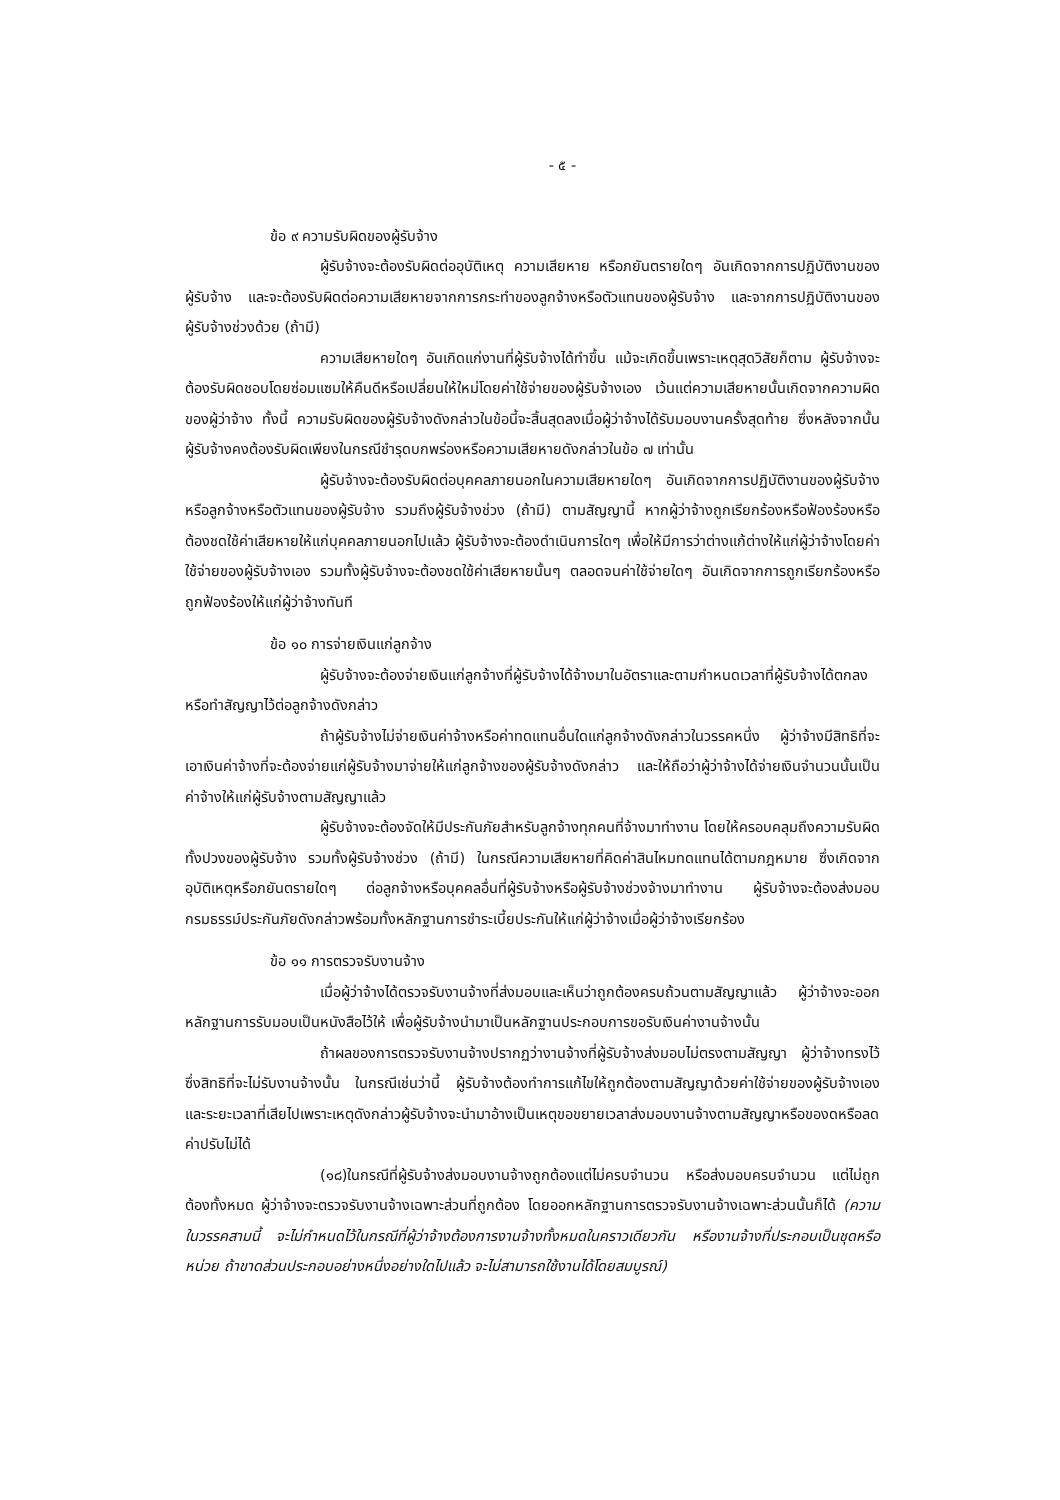- ๕ -
ข้อ ๙ ความรับผิดของผู้รับจ้าง
ผู้รับจ้างจะต้องรับผิดต่ออุบัติเหตุ ความเสียหาย หรือภยันตรายใดๆ อันเกิดจากการปฏิบัติงานของผู้รับจ้าง และจะต้องรับผิดต่อความเสียหายจากการกระทำของลูกจ้างหรือตัวแทนของผู้รับจ้าง และจากการปฏิบัติงานของผู้รับจ้างช่วงด้วย (ถ้ามี)
ความเสียหายใดๆ อันเกิดแก่งานที่ผู้รับจ้างได้ทำขึ้น แม้จะเกิดขึ้นเพราะเหตุสุดวิสัยก็ตาม ผู้รับจ้างจะต้องรับผิดชอบโดยซ่อมแซมให้คืนดีหรือเปลี่ยนให้ใหม่โดยค่าใช้จ่ายของผู้รับจ้างเอง เว้นแต่ความเสียหายนั้นเกิดจากความผิดของผู้ว่าจ้าง ทั้งนี้ ความรับผิดของผู้รับจ้างดังกล่าวในข้อนี้จะสิ้นสุดลงเมื่อผู้ว่าจ้างได้รับมอบงานครั้งสุดท้าย ซึ่งหลังจากนั้นผู้รับจ้างคงต้องรับผิดเพียงในกรณีชำรุดบกพร่องหรือความเสียหายดังกล่าวในข้อ ๗ เท่านั้น
ผู้รับจ้างจะต้องรับผิดต่อบุคคลภายนอกในความเสียหายใดๆ อันเกิดจากการปฏิบัติงานของผู้รับจ้าง หรือลูกจ้างหรือตัวแทนของผู้รับจ้าง รวมถึงผู้รับจ้างช่วง (ถ้ามี) ตามสัญญานี้ หากผู้ว่าจ้างถูกเรียกร้องหรือฟ้องร้องหรือต้องชดใช้ค่าเสียหายให้แก่บุคคลภายนอกไปแล้ว ผู้รับจ้างจะต้องดำเนินการใดๆ เพื่อให้มีการว่าต่างแก้ต่างให้แก่ผู้ว่าจ้างโดยค่าใช้จ่ายของผู้รับจ้างเอง รวมทั้งผู้รับจ้างจะต้องชดใช้ค่าเสียหายนั้นๆ ตลอดจนค่าใช้จ่ายใดๆ อันเกิดจากการถูกเรียกร้องหรือถูกฟ้องร้องให้แก่ผู้ว่าจ้างทันที
ข้อ ๑๐ การจ่ายเงินแก่ลูกจ้าง
ผู้รับจ้างจะต้องจ่ายเงินแก่ลูกจ้างที่ผู้รับจ้างได้จ้างมาในอัตราและตามกำหนดเวลาที่ผู้รับจ้างได้ตกลงหรือทำสัญญาไว้ต่อลูกจ้างดังกล่าว
ถ้าผู้รับจ้างไม่จ่ายเงินค่าจ้างหรือค่าทดแทนอื่นใดแก่ลูกจ้างดังกล่าวในวรรคหนึ่ง ผู้ว่าจ้างมีสิทธิที่จะเอาเงินค่าจ้างที่จะต้องจ่ายแก่ผู้รับจ้างมาจ่ายให้แก่ลูกจ้างของผู้รับจ้างดังกล่าว และให้ถือว่าผู้ว่าจ้างได้จ่ายเงินจำนวนนั้นเป็นค่าจ้างให้แก่ผู้รับจ้างตามสัญญาแล้ว
ผู้รับจ้างจะต้องจัดให้มีประกันภัยสำหรับลูกจ้างทุกคนที่จ้างมาทำงาน โดยให้ครอบคลุมถึงความรับผิดทั้งปวงของผู้รับจ้าง รวมทั้งผู้รับจ้างช่วง (ถ้ามี) ในกรณีความเสียหายที่คิดค่าสินไหมทดแทนได้ตามกฎหมาย ซึ่งเกิดจากอุบัติเหตุหรือภยันตรายใดๆ ต่อลูกจ้างหรือบุคคลอื่นที่ผู้รับจ้างหรือผู้รับจ้างช่วงจ้างมาทำงาน ผู้รับจ้างจะต้องส่งมอบกรมธรรม์ประกันภัยดังกล่าวพร้อมทั้งหลักฐานการชำระเบี้ยประกันให้แก่ผู้ว่าจ้างเมื่อผู้ว่าจ้างเรียกร้อง
ข้อ ๑๑ การตรวจรับงานจ้าง
เมื่อผู้ว่าจ้างได้ตรวจรับงานจ้างที่ส่งมอบและเห็นว่าถูกต้องครบถ้วนตามสัญญาแล้ว ผู้ว่าจ้างจะออกหลักฐานการรับมอบเป็นหนังสือไว้ให้ เพื่อผู้รับจ้างนำมาเป็นหลักฐานประกอบการขอรับเงินค่างานจ้างนั้น
ถ้าผลของการตรวจรับงานจ้างปรากฏว่างานจ้างที่ผู้รับจ้างส่งมอบไม่ตรงตามสัญญา ผู้ว่าจ้างทรงไว้ซึ่งสิทธิที่จะไม่รับงานจ้างนั้น ในกรณีเช่นว่านี้ ผู้รับจ้างต้องทำการแก้ไขให้ถูกต้องตามสัญญาด้วยค่าใช้จ่ายของผู้รับจ้างเอง และระยะเวลาที่เสียไปเพราะเหตุดังกล่าวผู้รับจ้างจะนำมาอ้างเป็นเหตุขอขยายเวลาส่งมอบงานจ้างตามสัญญาหรือของดหรือลดค่าปรับไม่ได้
(๑๘)ในกรณีที่ผู้รับจ้างส่งมอบงานจ้างถูกต้องแต่ไม่ครบจำนวน หรือส่งมอบครบจำนวน แต่ไม่ถูกต้องทั้งหมด ผู้ว่าจ้างจะตรวจรับงานจ้างเฉพาะส่วนที่ถูกต้อง โดยออกหลักฐานการตรวจรับงานจ้างเฉพาะส่วนนั้นก็ได้ (ความในวรรคสามนี้ จะไม่กำหนดไว้ในกรณีที่ผู้ว่าจ้างต้องการงานจ้างทั้งหมดในคราวเดียวกัน หรืองานจ้างที่ประกอบเป็นชุดหรือหน่วย ถ้าขาดส่วนประกอบอย่างหนึ่งอย่างใดไปแล้ว จะไม่สามารถใช้งานได้โดยสมบูรณ์)